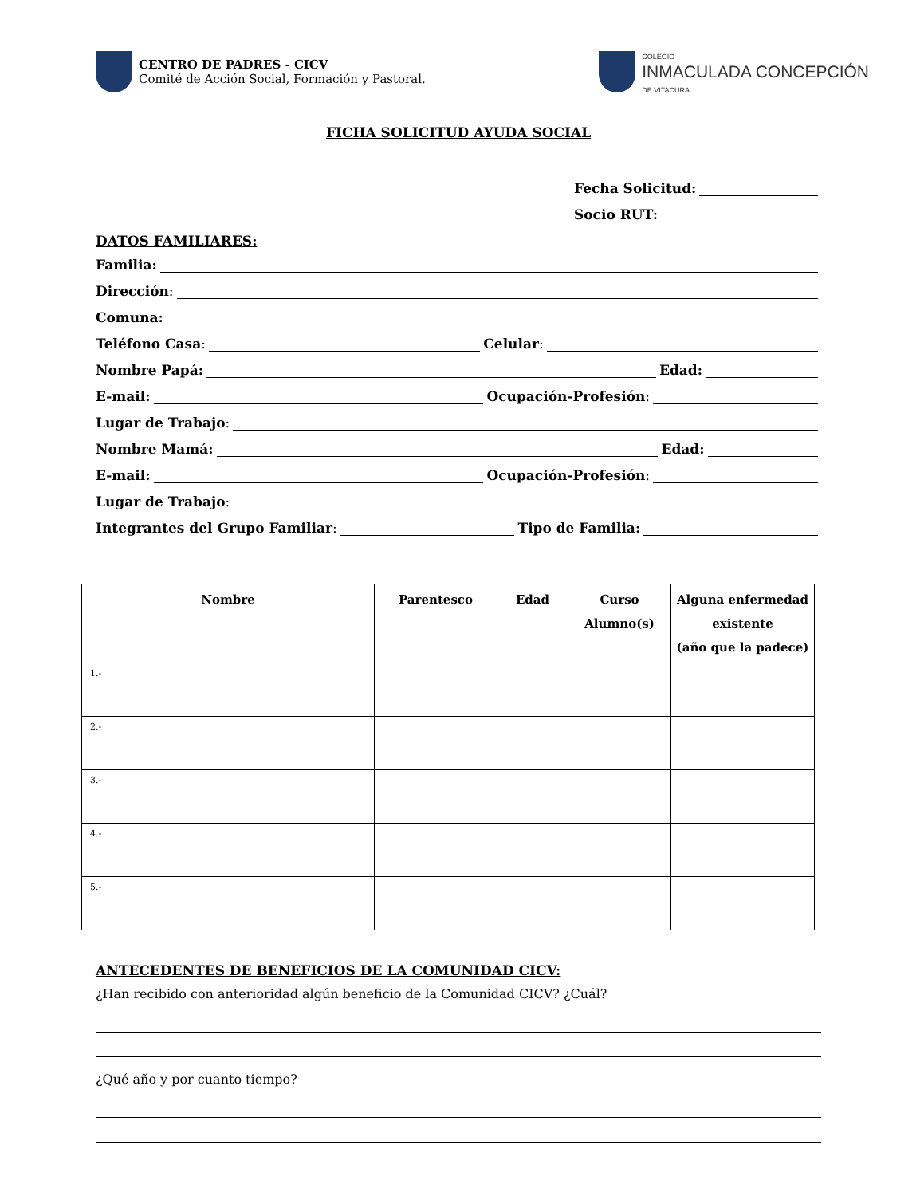CENTRO DE PADRES - CICV
Comité de Acción Social, Formación y Pastoral.
COLEGIO
INMACULADA CONCEPCIÓN
DE VITACURA
FICHA SOLICITUD AYUDA SOCIAL
Fecha Solicitud:
Socio RUT:
DATOS FAMILIARES:
Familia:
Dirección:
Comuna:
Teléfono Casa: Celular:
Nombre Papá: Edad:
E-mail: Ocupación-Profesión:
Lugar de Trabajo:
Nombre Mamá: Edad:
E-mail: Ocupación-Profesión:
Lugar de Trabajo:
Integrantes del Grupo Familiar: Tipo de Familia:
| Nombre | Parentesco | Edad | Curso Alumno(s) | Alguna enfermedad existente (año que la padece) |
| --- | --- | --- | --- | --- |
| 1.- | | | | |
| 2.- | | | | |
| 3.- | | | | |
| 4.- | | | | |
| 5.- | | | | |
ANTECEDENTES DE BENEFICIOS DE LA COMUNIDAD CICV:
¿Han recibido con anterioridad algún beneficio de la Comunidad CICV? ¿Cuál?
¿Qué año y por cuanto tiempo?